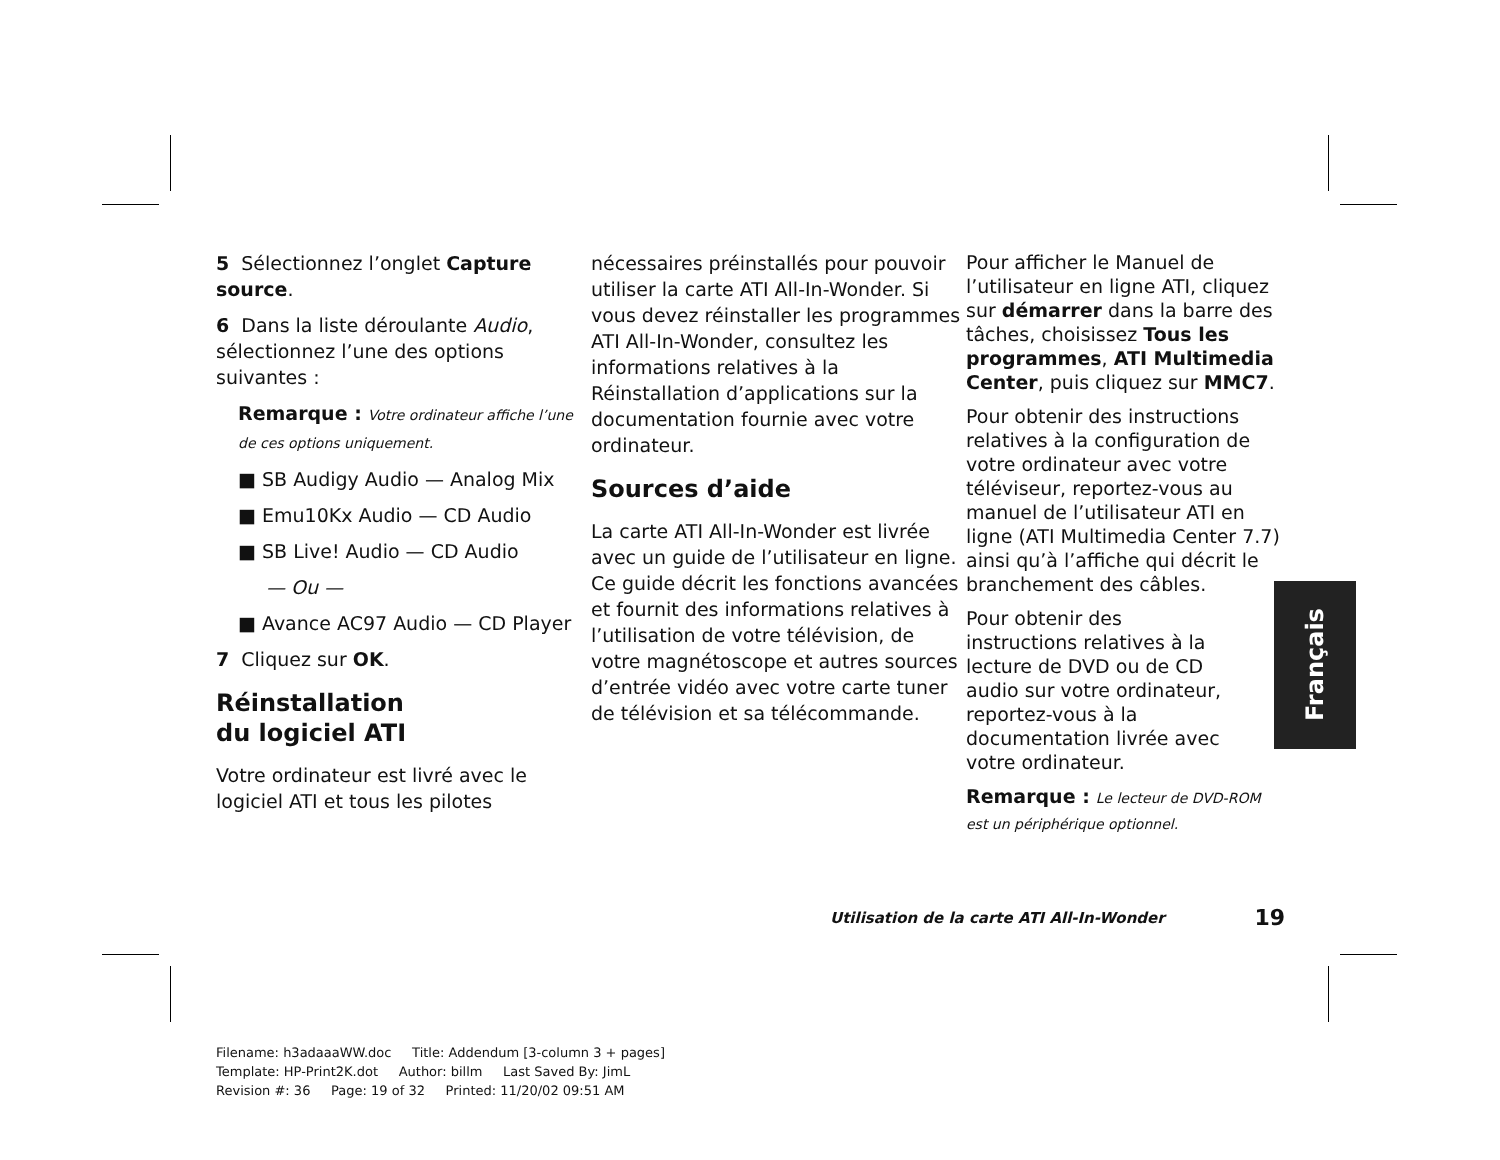5 Sélectionnez l’onglet Capture source.
6 Dans la liste déroulante Audio, sélectionnez l’une des options suivantes :
Remarque : Votre ordinateur affiche l’une de ces options uniquement.
■ SB Audigy Audio — Analog Mix
■ Emu10Kx Audio — CD Audio
■ SB Live! Audio — CD Audio
— Ou —
■ Avance AC97 Audio — CD Player
7 Cliquez sur OK.
Réinstallation
du logiciel ATI
Votre ordinateur est livré avec le logiciel ATI et tous les pilotes
nécessaires préinstallés pour pouvoir utiliser la carte ATI All-In-Wonder. Si vous devez réinstaller les programmes ATI All-In-Wonder, consultez les informations relatives à la Réinstallation d’applications sur la documentation fournie avec votre ordinateur.
Sources d’aide
La carte ATI All-In-Wonder est livrée avec un guide de l’utilisateur en ligne. Ce guide décrit les fonctions avancées et fournit des informations relatives à l’utilisation de votre télévision, de votre magnétoscope et autres sources d’entrée vidéo avec votre carte tuner de télévision et sa télécommande.
Pour afficher le Manuel de l’utilisateur en ligne ATI, cliquez sur démarrer dans la barre des tâches, choisissez Tous les programmes, ATI Multimedia Center, puis cliquez sur MMC7.
Pour obtenir des instructions relatives à la configuration de votre ordinateur avec votre téléviseur, reportez-vous au manuel de l’utilisateur ATI en ligne (ATI Multimedia Center 7.7) ainsi qu’à l’affiche qui décrit le branchement des câbles.
Pour obtenir des instructions relatives à la lecture de DVD ou de CD audio sur votre ordinateur, reportez-vous à la documentation livrée avec votre ordinateur.
Remarque : Le lecteur de DVD-ROM est un périphérique optionnel.
Français
Utilisation de la carte ATI All-In-Wonder 19
Filename: h3adaaaWW.doc Title: Addendum [3-column 3 + pages]
Template: HP-Print2K.dot Author: billm Last Saved By: JimL
Revision #: 36 Page: 19 of 32 Printed: 11/20/02 09:51 AM